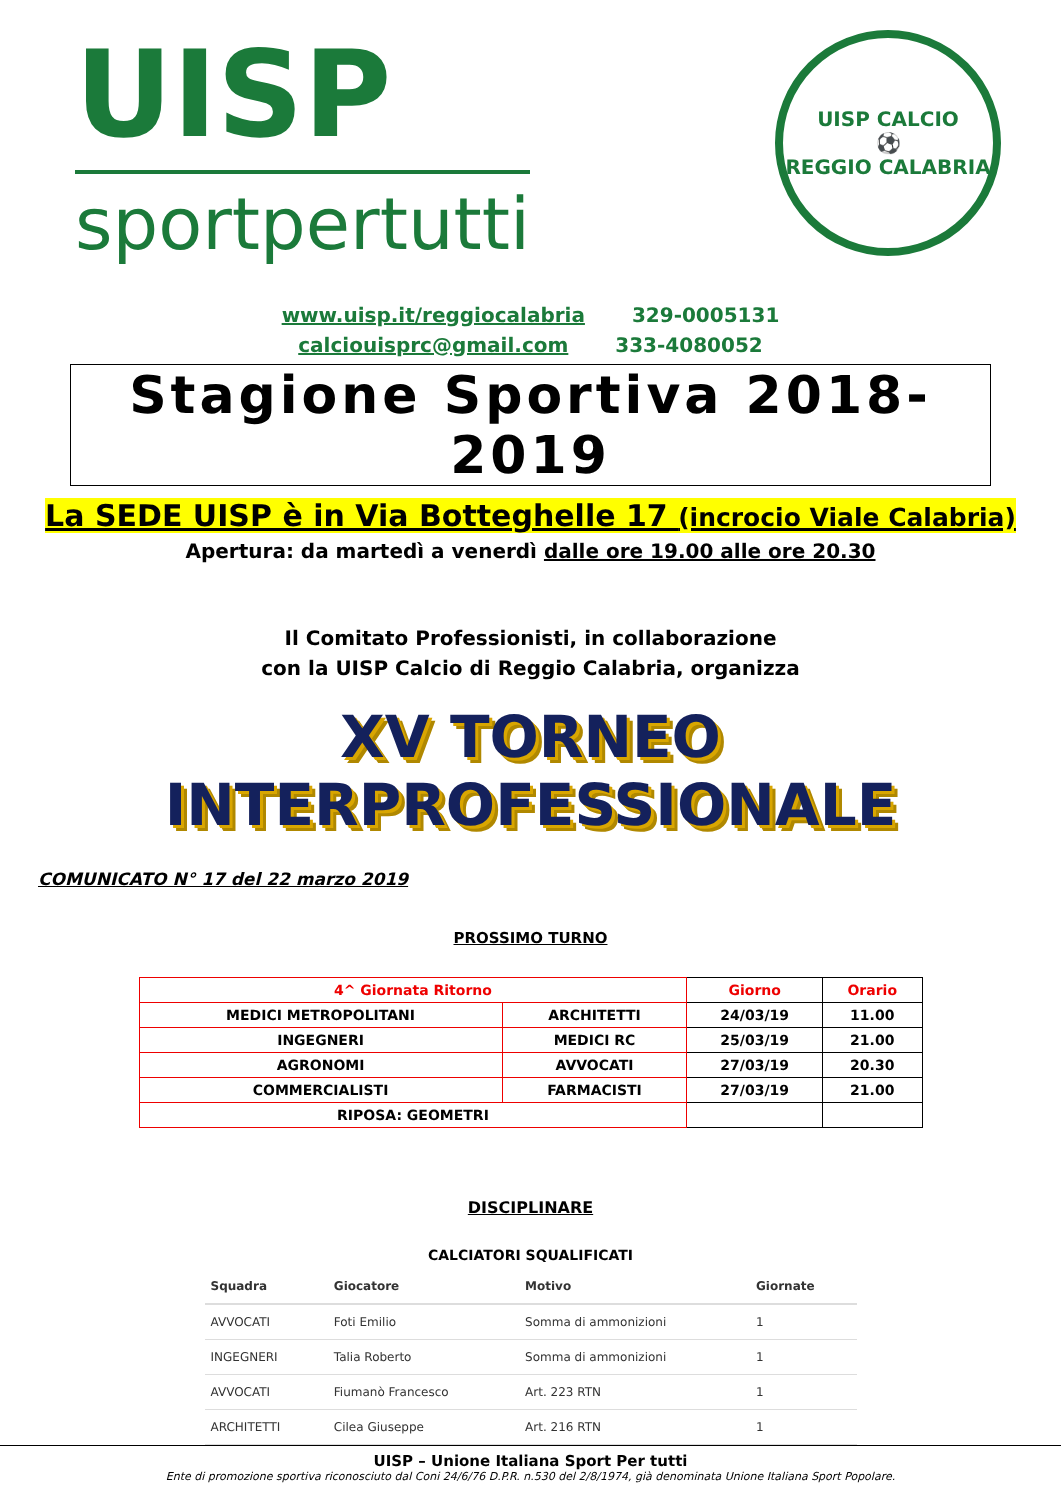UISP
sportpertutti
UISP CALCIO
⚽
REGGIO CALABRIA
www.uisp.it/reggiocalabria 329-0005131
calciouisprc@gmail.com 333-4080052
Stagione Sportiva 2018-2019
La SEDE UISP è in Via Botteghelle 17 (incrocio Viale Calabria)
Apertura: da martedì a venerdì dalle ore 19.00 alle ore 20.30
Il Comitato Professionisti, in collaborazione
con la UISP Calcio di Reggio Calabria, organizza
XV TORNEO INTERPROFESSIONALE
COMUNICATO N° 17 del 22 marzo 2019
PROSSIMO TURNO
| 4^ Giornata Ritorno | | Giorno | Orario |
| MEDICI METROPOLITANI | ARCHITETTI | 24/03/19 | 11.00 |
| INGEGNERI | MEDICI RC | 25/03/19 | 21.00 |
| AGRONOMI | AVVOCATI | 27/03/19 | 20.30 |
| COMMERCIALISTI | FARMACISTI | 27/03/19 | 21.00 |
| RIPOSA: GEOMETRI | | | |
DISCIPLINARE
CALCIATORI SQUALIFICATI
| Squadra | Giocatore | Motivo | Giornate |
| --- | --- | --- | --- |
| AVVOCATI | Foti Emilio | Somma di ammonizioni | 1 |
| INGEGNERI | Talia Roberto | Somma di ammonizioni | 1 |
| AVVOCATI | Fiumanò Francesco | Art. 223 RTN | 1 |
| ARCHITETTI | Cilea Giuseppe | Art. 216 RTN | 1 |
UISP – Unione Italiana Sport Per tutti
Ente di promozione sportiva riconosciuto dal Coni 24/6/76 D.P.R. n.530 del 2/8/1974, già denominata Unione Italiana Sport Popolare.